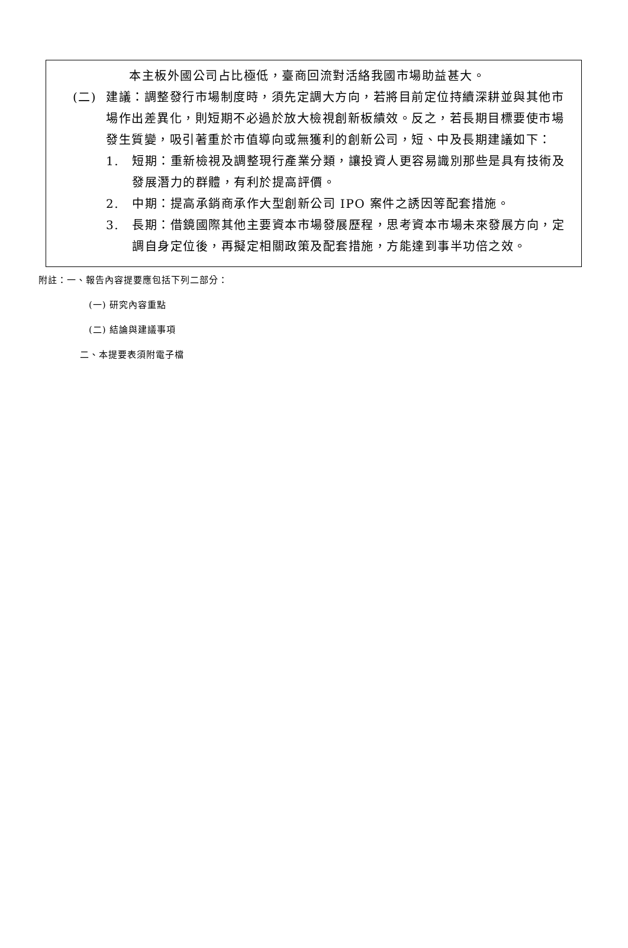本主板外國公司占比極低，臺商回流對活絡我國市場助益甚大。
(二) 建議：調整發行市場制度時，須先定調大方向，若將目前定位持續深耕並與其他市場作出差異化，則短期不必過於放大檢視創新板績效。反之，若長期目標要使市場發生質變，吸引著重於市值導向或無獲利的創新公司，短、中及長期建議如下：
1. 短期：重新檢視及調整現行產業分類，讓投資人更容易識別那些是具有技術及發展潛力的群體，有利於提高評價。
2. 中期：提高承銷商承作大型創新公司 IPO 案件之誘因等配套措施。
3. 長期：借鏡國際其他主要資本市場發展歷程，思考資本市場未來發展方向，定調自身定位後，再擬定相關政策及配套措施，方能達到事半功倍之效。
附註：一、報告內容提要應包括下列二部分：
(一) 研究內容重點
(二) 結論與建議事項
二、本提要表須附電子檔